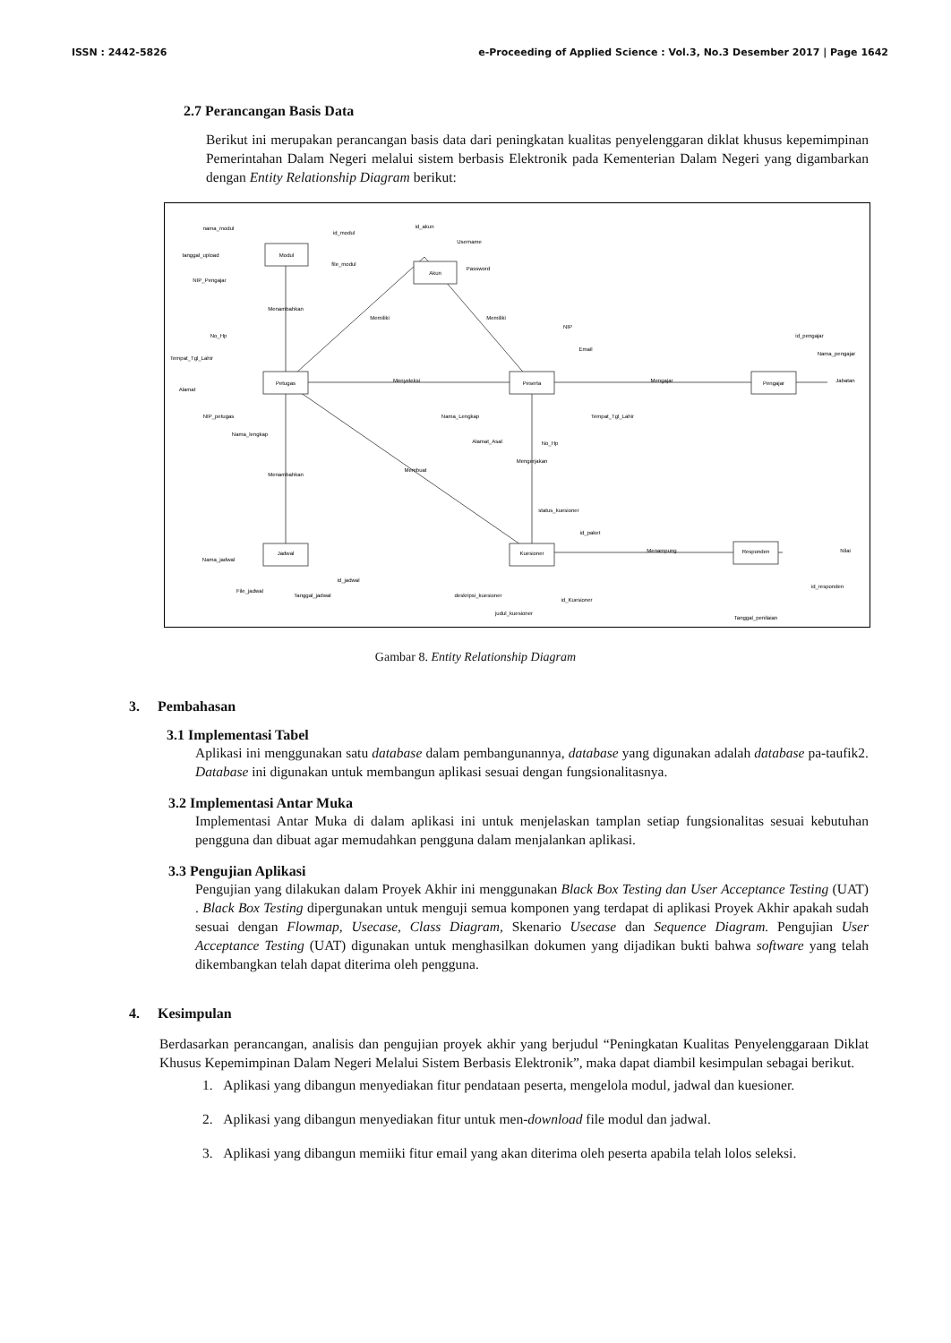ISSN : 2442-5826 e-Proceeding of Applied Science : Vol.3, No.3 Desember 2017 | Page 1642
2.7 Perancangan Basis Data
Berikut ini merupakan perancangan basis data dari peningkatan kualitas penyelenggaran diklat khusus kepemimpinan Pemerintahan Dalam Negeri melalui sistem berbasis Elektronik pada Kementerian Dalam Negeri yang digambarkan dengan Entity Relationship Diagram berikut:
Petugas
Modul
Akun
Peserta
Pengajar
Jadwal
Kuesioner
Responden
Menambahkan
Memiliki
Memiliki
Menyeleksi
Mengajar
Mengerjakan
Menambahkan
Membuat
Menampung
nama_modul
id_modul
tanggal_upload
file_modul
NIP_Pengajar
id_akun
Username
Password
No_Hp
Tempat_Tgl_Lahir
Alamat
NIP_petugas
Nama_lengkap
NIP
Email
Nama_Lengkap
Alamat_Asal
No_Hp
Tempat_Tgl_Lahir
id_pengajar
Nama_pengajar
Jabatan
status_kuesioner
id_paket
Nama_jadwal
File_jadwal
Tanggal_jadwal
id_jadwal
deskripsi_kuesioner
judul_kuesioner
id_Kuesioner
Nilai
id_responden
Tanggal_penilaian
Gambar 8. Entity Relationship Diagram
3. Pembahasan
3.1 Implementasi Tabel
Aplikasi ini menggunakan satu database dalam pembangunannya, database yang digunakan adalah database pa-taufik2. Database ini digunakan untuk membangun aplikasi sesuai dengan fungsionalitasnya.
3.2 Implementasi Antar Muka
Implementasi Antar Muka di dalam aplikasi ini untuk menjelaskan tamplan setiap fungsionalitas sesuai kebutuhan pengguna dan dibuat agar memudahkan pengguna dalam menjalankan aplikasi.
3.3 Pengujian Aplikasi
Pengujian yang dilakukan dalam Proyek Akhir ini menggunakan Black Box Testing dan User Acceptance Testing (UAT) . Black Box Testing dipergunakan untuk menguji semua komponen yang terdapat di aplikasi Proyek Akhir apakah sudah sesuai dengan Flowmap, Usecase, Class Diagram, Skenario Usecase dan Sequence Diagram. Pengujian User Acceptance Testing (UAT) digunakan untuk menghasilkan dokumen yang dijadikan bukti bahwa software yang telah dikembangkan telah dapat diterima oleh pengguna.
4. Kesimpulan
Berdasarkan perancangan, analisis dan pengujian proyek akhir yang berjudul “Peningkatan Kualitas Penyelenggaraan Diklat Khusus Kepemimpinan Dalam Negeri Melalui Sistem Berbasis Elektronik”, maka dapat diambil kesimpulan sebagai berikut.
1. Aplikasi yang dibangun menyediakan fitur pendataan peserta, mengelola modul, jadwal dan kuesioner.
2. Aplikasi yang dibangun menyediakan fitur untuk men-download file modul dan jadwal.
3. Aplikasi yang dibangun memiiki fitur email yang akan diterima oleh peserta apabila telah lolos seleksi.